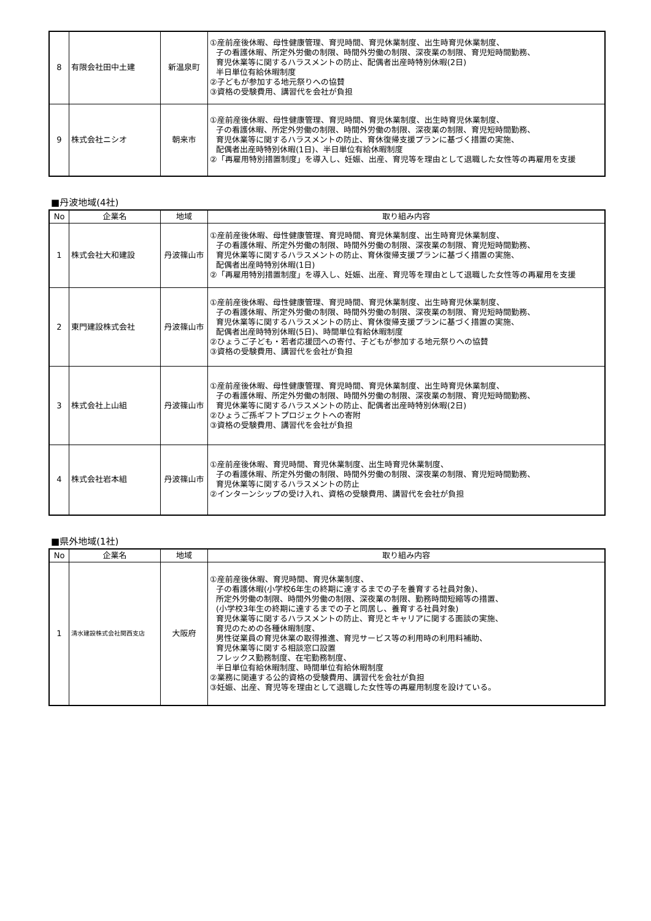| 8 | 有限会社田中土建 | 新温泉町 | ①産前産後休暇、母性健康管理、育児時間、育児休業制度、出生時育児休業制度、 子の看護休暇、所定外労働の制限、時間外労働の制限、深夜業の制限、育児短時間勤務、 育児休業等に関するハラスメントの防止、配偶者出産時特別休暇(2日) 半日単位有給休暇制度 ②子どもが参加する地元祭りへの協賛 ③資格の受験費用、講習代を会社が負担 |
| 9 | 株式会社ニシオ | 朝来市 | ①産前産後休暇、母性健康管理、育児時間、育児休業制度、出生時育児休業制度、 子の看護休暇、所定外労働の制限、時間外労働の制限、深夜業の制限、育児短時間勤務、 育児休業等に関するハラスメントの防止、育休復帰支援プランに基づく措置の実施、 配偶者出産時特別休暇(1日)、半日単位有給休暇制度 ②「再雇用特別措置制度」を導入し、妊娠、出産、育児等を理由として退職した女性等の再雇用を支援 |
■丹波地域(4社)
| No | 企業名 | 地域 | 取り組み内容 |
| --- | --- | --- | --- |
| 1 | 株式会社大和建設 | 丹波篠山市 | ①産前産後休暇、母性健康管理、育児時間、育児休業制度、出生時育児休業制度、 子の看護休暇、所定外労働の制限、時間外労働の制限、深夜業の制限、育児短時間勤務、 育児休業等に関するハラスメントの防止、育休復帰支援プランに基づく措置の実施、 配偶者出産時特別休暇(1日) ②「再雇用特別措置制度」を導入し、妊娠、出産、育児等を理由として退職した女性等の再雇用を支援 |
| 2 | 東門建設株式会社 | 丹波篠山市 | ①産前産後休暇、母性健康管理、育児時間、育児休業制度、出生時育児休業制度、 子の看護休暇、所定外労働の制限、時間外労働の制限、深夜業の制限、育児短時間勤務、 育児休業等に関するハラスメントの防止、育休復帰支援プランに基づく措置の実施、 配偶者出産時特別休暇(5日)、時間単位有給休暇制度 ②ひょうご子ども・若者応援団への寄付、子どもが参加する地元祭りへの協賛 ③資格の受験費用、講習代を会社が負担 |
| 3 | 株式会社上山組 | 丹波篠山市 | ①産前産後休暇、母性健康管理、育児時間、育児休業制度、出生時育児休業制度、 子の看護休暇、所定外労働の制限、時間外労働の制限、深夜業の制限、育児短時間勤務、 育児休業等に関するハラスメントの防止、配偶者出産時特別休暇(2日) ②ひょうご孫ギフトプロジェクトへの寄附 ③資格の受験費用、講習代を会社が負担 |
| 4 | 株式会社岩本組 | 丹波篠山市 | ①産前産後休暇、育児時間、育児休業制度、出生時育児休業制度、 子の看護休暇、所定外労働の制限、時間外労働の制限、深夜業の制限、育児短時間勤務、 育児休業等に関するハラスメントの防止 ②インターンシップの受け入れ、資格の受験費用、講習代を会社が負担 |
■県外地域(1社)
| No | 企業名 | 地域 | 取り組み内容 |
| --- | --- | --- | --- |
| 1 | 清水建設株式会社関西支店 | 大阪府 | ①産前産後休暇、育児時間、育児休業制度、 子の看護休暇(小学校6年生の終期に達するまでの子を養育する社員対象)、 所定外労働の制限、時間外労働の制限、深夜業の制限、勤務時間短縮等の措置、 (小学校3年生の終期に達するまでの子と同居し、養育する社員対象) 育児休業等に関するハラスメントの防止、育児とキャリアに関する面談の実施、 育児のための各種休暇制度、 男性従業員の育児休業の取得推進、育児サービス等の利用時の利用料補助、 育児休業等に関する相談窓口設置 フレックス勤務制度、在宅勤務制度、 半日単位有給休暇制度、時間単位有給休暇制度 ②業務に関連する公的資格の受験費用、講習代を会社が負担 ③妊娠、出産、育児等を理由として退職した女性等の再雇用制度を設けている。 |